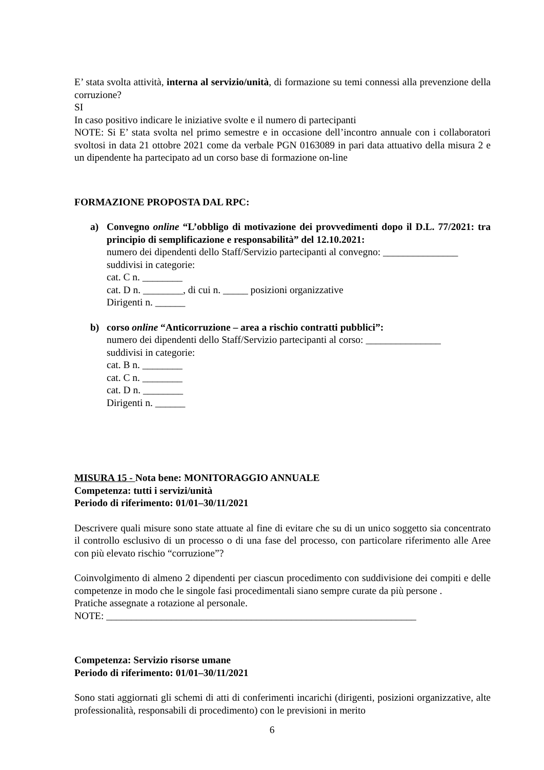E’ stata svolta attività, interna al servizio/unità, di formazione su temi connessi alla prevenzione della corruzione?
SI
In caso positivo indicare le iniziative svolte e il numero di partecipanti
NOTE: Si E’ stata svolta nel primo semestre e in occasione dell’incontro annuale con i collaboratori svoltosi in data 21 ottobre 2021 come da verbale PGN 0163089 in pari data attuativo della misura 2 e un dipendente ha partecipato ad un corso base di formazione on-line
FORMAZIONE PROPOSTA DAL RPC:
a) Convegno online “L’obbligo di motivazione dei provvedimenti dopo il D.L. 77/2021: tra principio di semplificazione e responsabilità” del 12.10.2021:
numero dei dipendenti dello Staff/Servizio partecipanti al convegno: _______________
suddivisi in categorie:
cat. C n. ________
cat. D n. ________, di cui n. _____ posizioni organizzative
Dirigenti n. ______
b) corso online “Anticorruzione – area a rischio contratti pubblici”:
numero dei dipendenti dello Staff/Servizio partecipanti al corso: _______________
suddivisi in categorie:
cat. B n. ________
cat. C n. ________
cat. D n. ________
Dirigenti n. ______
MISURA 15 - Nota bene: MONITORAGGIO ANNUALE
Competenza: tutti i servizi/unità
Periodo di riferimento: 01/01–30/11/2021
Descrivere quali misure sono state attuate al fine di evitare che su di un unico soggetto sia concentrato il controllo esclusivo di un processo o di una fase del processo, con particolare riferimento alle Aree con più elevato rischio “corruzione”?
Coinvolgimento di almeno 2 dipendenti per ciascun procedimento con suddivisione dei compiti e delle competenze in modo che le singole fasi procedimentali siano sempre curate da più persone .
Pratiche assegnate a rotazione al personale.
NOTE: ______________________________________________________________
Competenza: Servizio risorse umane
Periodo di riferimento: 01/01–30/11/2021
Sono stati aggiornati gli schemi di atti di conferimenti incarichi (dirigenti, posizioni organizzative, alte professionalità, responsabili di procedimento) con le previsioni in merito
6